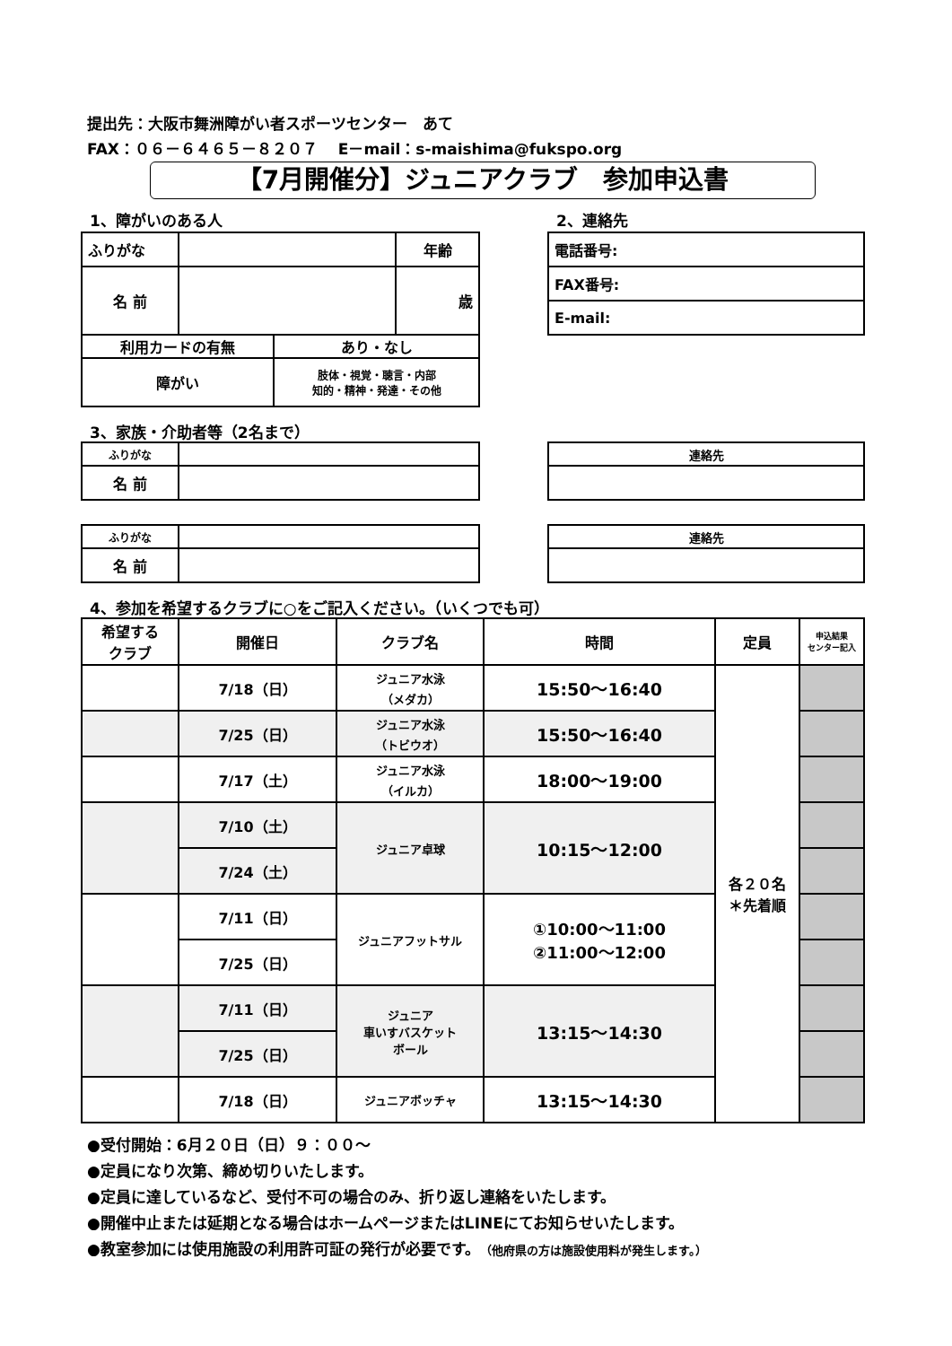提出先：大阪市舞洲障がい者スポーツセンター　あて
FAX：０６－６４６５－８２０７　 E－mail：s-maishima@fukspo.org
【7月開催分】ジュニアクラブ　参加申込書
1、障がいのある人 2、連絡先
| ふりがな | | 年齢 |
| 名 前 | | 歳 |
| 利用カードの有無 | あり・なし |
| 障がい | 肢体・視覚・聴言・内部 知的・精神・発達・その他 |
| 電話番号: |
| FAX番号: |
| E-mail: |
3、家族・介助者等（2名まで）
| ふりがな | |
| 名 前 | |
| 連絡先 |
| ふりがな | |
| 名 前 | |
| 連絡先 |
4、参加を希望するクラブに○をご記入ください。（いくつでも可）
| 希望する クラブ | 開催日 | クラブ名 | 時間 | 定員 | 申込結果 センター記入 |
| --- | --- | --- | --- | --- | --- |
| | 7/18（日） | ジュニア水泳 （メダカ） | 15:50～16:40 | 各２０名 ＊先着順 | |
| | 7/25（日） | ジュニア水泳 （トビウオ） | 15:50～16:40 | | |
| | 7/17（土） | ジュニア水泳 （イルカ） | 18:00～19:00 | | |
| | 7/10（土） | ジュニア卓球 | 10:15～12:00 | | |
| | 7/24（土） | | | | |
| | 7/11（日） | ジュニアフットサル | ①10:00～11:00 ②11:00～12:00 | | |
| | 7/25（日） | | | | |
| | 7/11（日） | ジュニア 車いすバスケット ボール | 13:15～14:30 | | |
| | 7/25（日） | | | | |
| | 7/18（日） | ジュニアボッチャ | 13:15～14:30 | | |
●受付開始：6月２０日（日）９：００～
●定員になり次第、締め切りいたします。
●定員に達しているなど、受付不可の場合のみ、折り返し連絡をいたします。
●開催中止または延期となる場合はホームページまたはLINEにてお知らせいたします。
●教室参加には使用施設の利用許可証の発行が必要です。（他府県の方は施設使用料が発生します。）